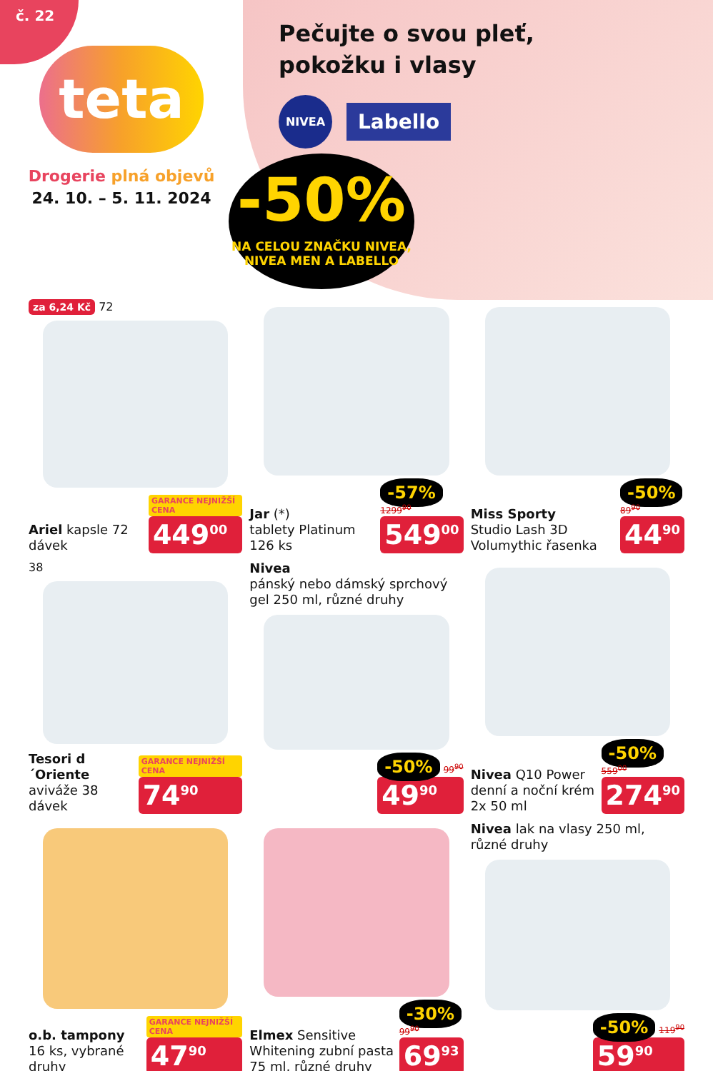č. 22
teta
Drogerie plná objevů
24. 10. – 5. 11. 2024
Pečujte o svou pleť, pokožku i vlasy
NIVEA
Labello
-50%
NA CELOU ZNAČKU NIVEA,
NIVEA MEN A LABELLO
za 6,24 Kč 72
Ariel kapsle 72 dávek
GARANCE NEJNIŽŠÍ CENA
449<sup>00</sup>
Jar (*)
tablety Platinum 126 ks
-57% 1299<sup>90</sup>
549<sup>00</sup>
Miss Sporty
Studio Lash 3D Volumythic řasenka
-50% 89<sup>90</sup>
44<sup>90</sup>
38
Tesori d´Oriente
aviváže 38 dávek
GARANCE NEJNIŽŠÍ CENA
74<sup>90</sup>
Nivea
pánský nebo dámský sprchový gel 250 ml, různé druhy
-50% 99<sup>90</sup>
49<sup>90</sup>
Nivea Q10 Power denní a noční krém 2x 50 ml
-50% 559<sup>00</sup>
274<sup>90</sup>
o.b. tampony
16 ks, vybrané druhy
GARANCE NEJNIŽŠÍ CENA
47<sup>90</sup>
Elmex Sensitive Whitening zubní pasta 75 ml, různé druhy
-30% 99<sup>90</sup>
69<sup>93</sup>
Nivea lak na vlasy 250 ml, různé druhy
-50% 119<sup>90</sup>
59<sup>90</sup>